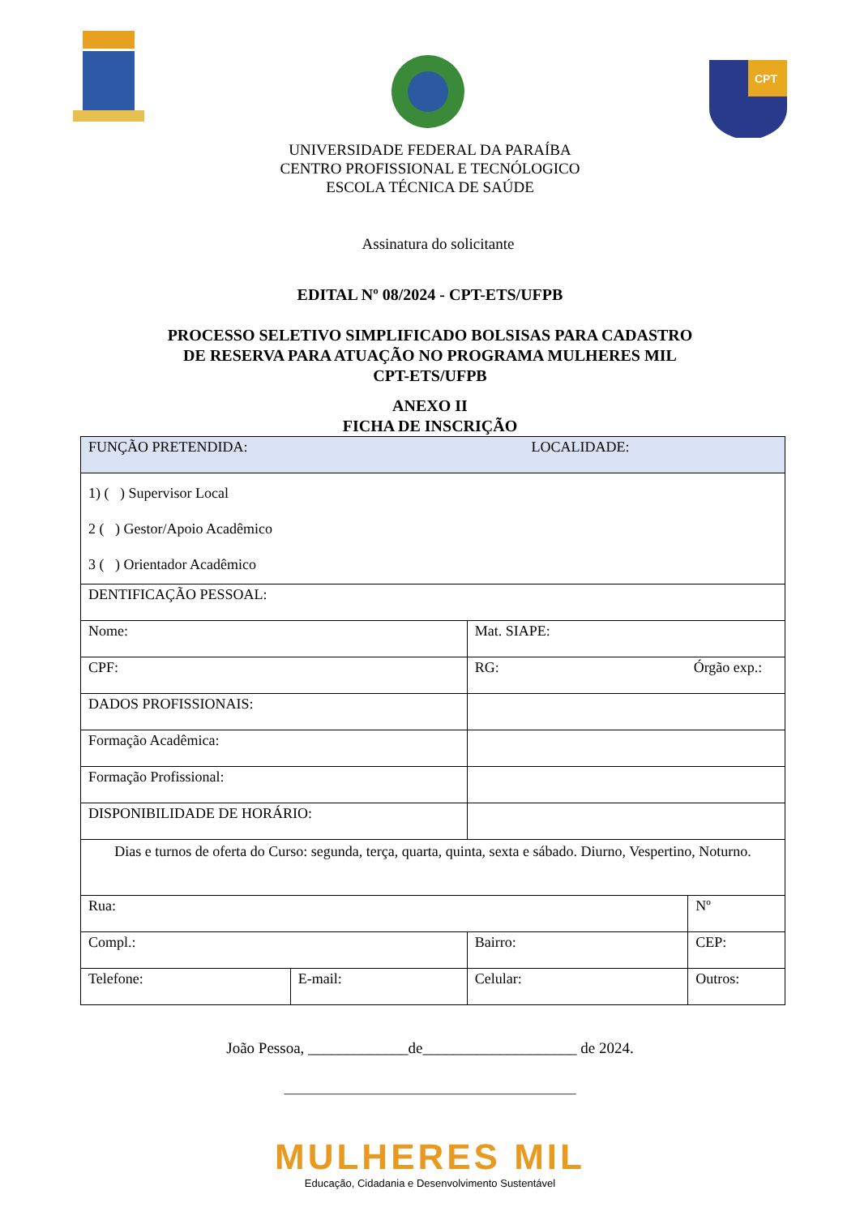CPT
UNIVERSIDADE FEDERAL DA PARAÍBA
CENTRO PROFISSIONAL E TECNÓLOGICO
ESCOLA TÉCNICA DE SAÚDE
Assinatura do solicitante
EDITAL Nº 08/2024 - CPT-ETS/UFPB
PROCESSO SELETIVO SIMPLIFICADO BOLSISAS PARA CADASTRO
DE RESERVA PARA ATUAÇÃO NO PROGRAMA MULHERES MIL
CPT-ETS/UFPB
ANEXO II
FICHA DE INSCRIÇÃO
| FUNÇÃO PRETENDIDA: LOCALIDADE: | | | |
| 1) ( ) Supervisor Local 2 ( ) Gestor/Apoio Acadêmico 3 ( ) Orientador Acadêmico | | | |
| DENTIFICAÇÃO PESSOAL: | | | |
| Nome: | | Mat. SIAPE: | |
| CPF: | | RG: Órgão exp.: | |
| DADOS PROFISSIONAIS: | | | |
| Formação Acadêmica: | | | |
| Formação Profissional: | | | |
| DISPONIBILIDADE DE HORÁRIO: | | | |
| Dias e turnos de oferta do Curso: segunda, terça, quarta, quinta, sexta e sábado. Diurno, Vespertino, Noturno. | | | |
| Rua: | | | Nº |
| Compl.: | | Bairro: | CEP: |
| Telefone: | E-mail: | Celular: | Outros: |
João Pessoa, _____________de____________________ de 2024.
_____________________________________________
MULHERES MIL
Educação, Cidadania e Desenvolvimento Sustentável